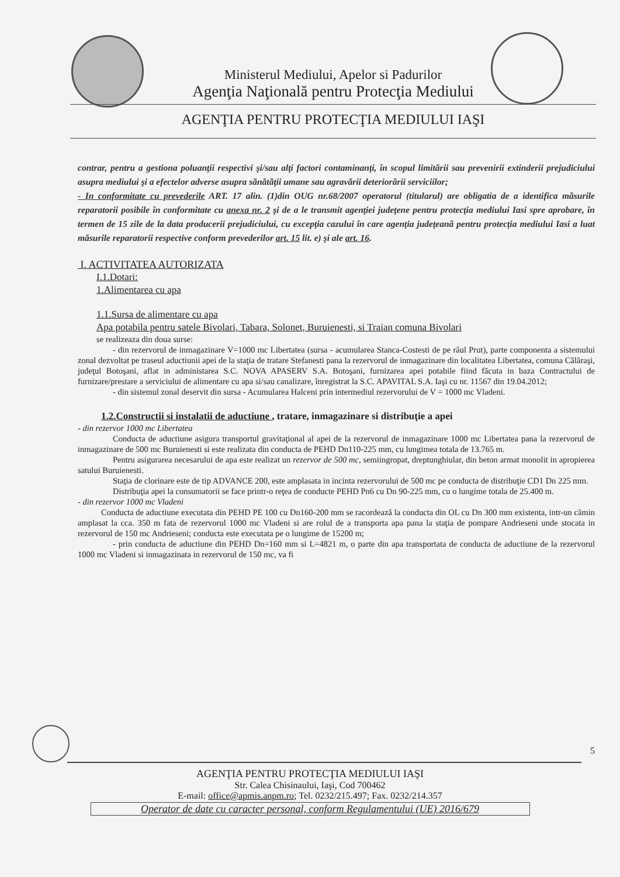Ministerul Mediului, Apelor si Padurilor
Agenţia Naţională pentru Protecţia Mediului
AGENŢIA PENTRU PROTECŢIA MEDIULUI IAŞI
contrar, pentru a gestiona poluanţii respectivi şi/sau alţi factori contaminanţi, în scopul limitării sau prevenirii extinderii prejudiciului asupra mediului şi a efectelor adverse asupra sănătăţii umane sau agravării deteriorării serviciilor;
- In conformitate cu prevederile ART. 17 alin. (1)din OUG nr.68/2007 operatorul (titularul) are obligatia de a identifica măsurile reparatorii posibile în conformitate cu anexa nr. 2 şi de a le transmit agenţiei judeţene pentru protecţia mediului Iasi spre aprobare, în termen de 15 zile de la data producerii prejudiciului, cu excepţia cazului în care agenţia judeţeană pentru protecţia mediului Iasi a luat măsurile reparatorii respective conform prevederilor art. 15 lit. e) şi ale art. 16.
I. ACTIVITATEA AUTORIZATA
I.1.Dotari:
1.Alimentarea cu apa
1.1.Sursa de alimentare cu apa
Apa potabila pentru satele Bivolari, Tabara, Solonet, Buruienesti, si Traian comuna Bivolari
se realizeaza din doua surse:
- din rezervorul de inmagazinare V=1000 mc Libertatea (sursa - acumularea Stanca-Costesti de pe râul Prut), parte componenta a sistemului zonal dezvoltat pe traseul aductiunii apei de la staţia de tratare Stefanesti pana la rezervorul de inmagazinare din localitatea Libertatea, comuna Călăraşi, judeţul Botoşani, aflat in administarea S.C. NOVA APASERV S.A. Botoşani, furnizarea apei potabile fiind făcuta in baza Contractului de furnizare/prestare a serviciului de alimentare cu apa si/sau canalizare, înregistrat la S.C. APAVITAL S.A. Iaşi cu nr. 11567 din 19.04.2012;
- din sistemul zonal deservit din sursa - Acumularea Halceni prin intermediul rezervorului de V = 1000 mc Vladeni.
1.2.Constructii si instalatii de aductiune , tratare, inmagazinare si distribuţie a apei
- din rezervor 1000 mc Libertatea
Conducta de aductiune asigura transportul gravitaţional al apei de la rezervorul de inmagazinare 1000 mc Libertatea pana la rezervorul de inmagazinare de 500 mc Buruienesti si este realizata din conducta de PEHD Dn110-225 mm, cu lungimea totala de 13.765 m.
Pentru asigurarea necesarului de apa este realizat un rezervor de 500 mc, semiingropat, dreptunghiular, din beton armat monolit in apropierea satului Buruienesti.
Staţia de clorinare este de tip ADVANCE 200, este amplasata in incinta rezervorului de 500 mc pe conducta de distribuţie CD1 Dn 225 mm.
Distribuţia apei la consumatorii se face printr-o reţea de conducte PEHD Pn6 cu Dn 90-225 mm, cu o lungime totala de 25.400 m.
- din rezervor 1000 mc Vladeni
Conducta de aductiune executata din PEHD PE 100 cu Dn160-200 mm se racordează la conducta din OL cu Dn 300 mm existenta, intr-un cămin amplasat la cca. 350 m fata de rezervorul 1000 mc Vladeni si are rolul de a transporta apa pana la staţia de pompare Andrieseni unde stocata in rezervorul de 150 mc Andrieseni; conducta este executata pe o lungime de 15200 m;
- prin conducta de aductiune din PEHD Dn=160 mm si L=4821 m, o parte din apa transportata de conducta de aductiune de la rezervorul 1000 mc Vladeni si inmagazinata in rezervorul de 150 mc, va fi
5
AGENŢIA PENTRU PROTECŢIA MEDIULUI IAŞI
Str. Calea Chisinaului, Iaşi, Cod 700462
E-mail: office@apmis.anpm.ro; Tel. 0232/215.497; Fax. 0232/214.357
Operator de date cu caracter personal, conform Regulamentului (UE) 2016/679